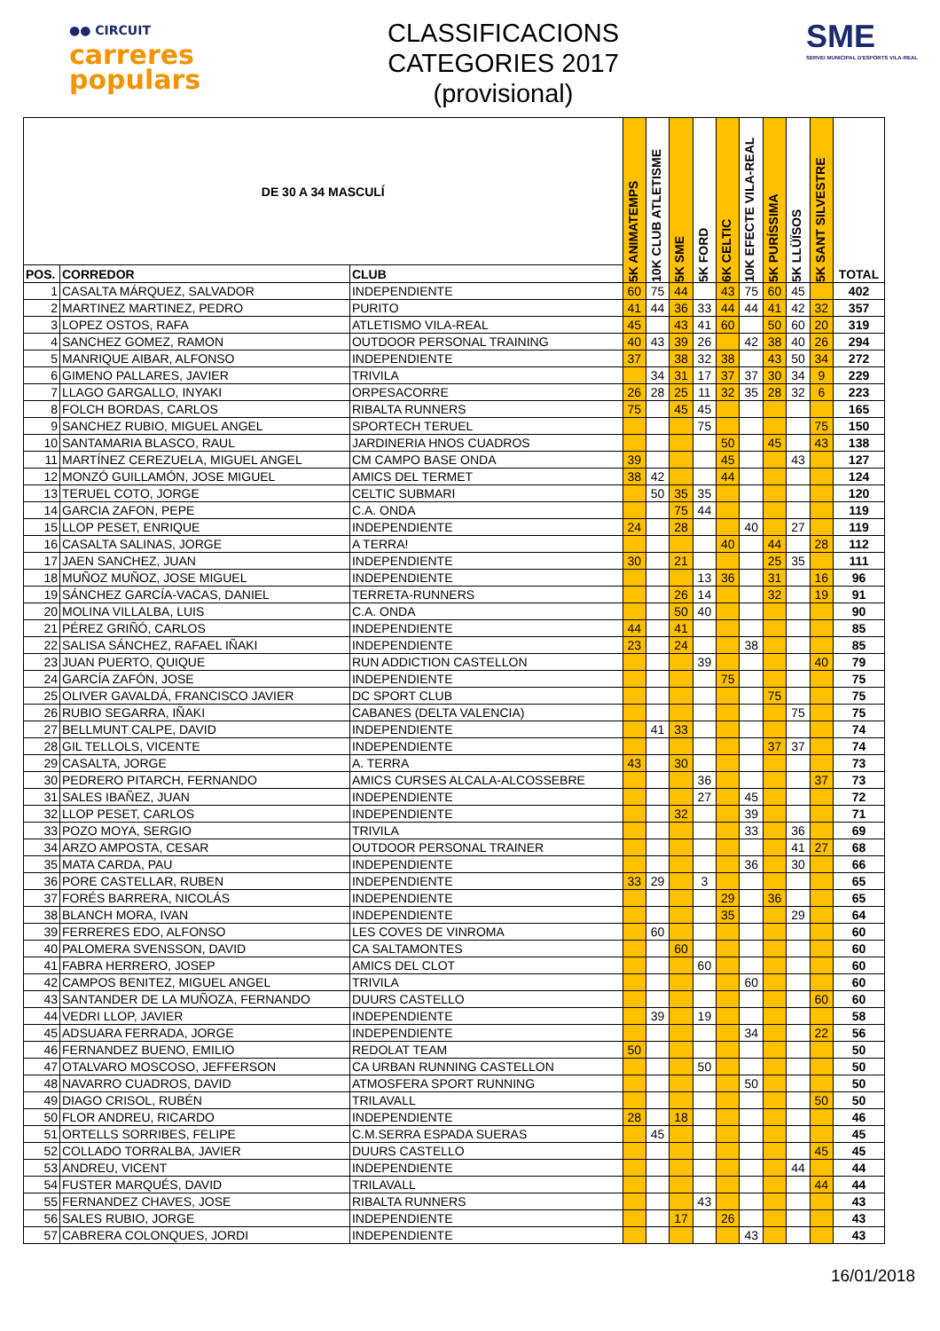●● CIRCUIT
carreres
populars
CLASSIFICACIONS
CATEGORIES 2017
(provisional)
SME
SERVEI MUNICIPAL D'ESPORTS VILA-REAL
| DE 30 A 34 MASCULÍ | | | 5K ANIMATEMPS | 10K CLUB ATLETISME | 5K SME | 5K FORD | 6K CELTIC | 10K EFECTE VILA-REAL | 5K PURÍSSIMA | 5K LLÜÏSOS | 5K SANT SILVESTRE | TOTAL |
| --- | --- | --- | --- | --- | --- | --- | --- | --- | --- | --- | --- | --- |
| POS. | CORREDOR | CLUB | | | | | | | | | | |
| 1 | CASALTA MÁRQUEZ, SALVADOR | INDEPENDIENTE | 60 | 75 | 44 | | 43 | 75 | 60 | 45 | | 402 |
| 2 | MARTINEZ MARTINEZ, PEDRO | PURITO | 41 | 44 | 36 | 33 | 44 | 44 | 41 | 42 | 32 | 357 |
| 3 | LOPEZ OSTOS, RAFA | ATLETISMO VILA-REAL | 45 | | 43 | 41 | 60 | | 50 | 60 | 20 | 319 |
| 4 | SANCHEZ GOMEZ, RAMON | OUTDOOR PERSONAL TRAINING | 40 | 43 | 39 | 26 | | 42 | 38 | 40 | 26 | 294 |
| 5 | MANRIQUE AIBAR, ALFONSO | INDEPENDIENTE | 37 | | 38 | 32 | 38 | | 43 | 50 | 34 | 272 |
| 6 | GIMENO PALLARES, JAVIER | TRIVILA | | 34 | 31 | 17 | 37 | 37 | 30 | 34 | 9 | 229 |
| 7 | LLAGO GARGALLO, INYAKI | ORPESACORRE | 26 | 28 | 25 | 11 | 32 | 35 | 28 | 32 | 6 | 223 |
| 8 | FOLCH BORDAS, CARLOS | RIBALTA RUNNERS | 75 | | 45 | 45 | | | | | | 165 |
| 9 | SANCHEZ RUBIO, MIGUEL ANGEL | SPORTECH TERUEL | | | | 75 | | | | | 75 | 150 |
| 10 | SANTAMARIA BLASCO, RAUL | JARDINERIA HNOS CUADROS | | | | | 50 | | 45 | | 43 | 138 |
| 11 | MARTÍNEZ CEREZUELA, MIGUEL ANGEL | CM CAMPO BASE ONDA | 39 | | | | 45 | | | 43 | | 127 |
| 12 | MONZÓ GUILLAMÓN, JOSE MIGUEL | AMICS DEL TERMET | 38 | 42 | | | 44 | | | | | 124 |
| 13 | TERUEL COTO, JORGE | CELTIC SUBMARI | | 50 | 35 | 35 | | | | | | 120 |
| 14 | GARCIA ZAFON, PEPE | C.A. ONDA | | | 75 | 44 | | | | | | 119 |
| 15 | LLOP PESET, ENRIQUE | INDEPENDIENTE | 24 | | 28 | | | 40 | | 27 | | 119 |
| 16 | CASALTA SALINAS, JORGE | A TERRA! | | | | | 40 | | 44 | | 28 | 112 |
| 17 | JAEN SANCHEZ, JUAN | INDEPENDIENTE | 30 | | 21 | | | | 25 | 35 | | 111 |
| 18 | MUÑOZ MUÑOZ, JOSE MIGUEL | INDEPENDIENTE | | | | 13 | 36 | | 31 | | 16 | 96 |
| 19 | SÁNCHEZ GARCÍA-VACAS, DANIEL | TERRETA-RUNNERS | | | 26 | 14 | | | 32 | | 19 | 91 |
| 20 | MOLINA VILLALBA, LUIS | C.A. ONDA | | | 50 | 40 | | | | | | 90 |
| 21 | PÉREZ GRIÑÓ, CARLOS | INDEPENDIENTE | 44 | | 41 | | | | | | | 85 |
| 22 | SALISA SÁNCHEZ, RAFAEL IÑAKI | INDEPENDIENTE | 23 | | 24 | | | 38 | | | | 85 |
| 23 | JUAN PUERTO, QUIQUE | RUN ADDICTION CASTELLON | | | | 39 | | | | | 40 | 79 |
| 24 | GARCÍA ZAFÓN, JOSE | INDEPENDIENTE | | | | | 75 | | | | | 75 |
| 25 | OLIVER GAVALDÁ, FRANCISCO JAVIER | DC SPORT CLUB | | | | | | | 75 | | | 75 |
| 26 | RUBIO SEGARRA, IÑAKI | CABANES (DELTA VALENCIA) | | | | | | | | 75 | | 75 |
| 27 | BELLMUNT CALPE, DAVID | INDEPENDIENTE | | 41 | 33 | | | | | | | 74 |
| 28 | GIL TELLOLS, VICENTE | INDEPENDIENTE | | | | | | | 37 | 37 | | 74 |
| 29 | CASALTA, JORGE | A. TERRA | 43 | | 30 | | | | | | | 73 |
| 30 | PEDRERO PITARCH, FERNANDO | AMICS CURSES ALCALA-ALCOSSEBRE | | | | 36 | | | | | 37 | 73 |
| 31 | SALES IBAÑEZ, JUAN | INDEPENDIENTE | | | | 27 | | 45 | | | | 72 |
| 32 | LLOP PESET, CARLOS | INDEPENDIENTE | | | 32 | | | 39 | | | | 71 |
| 33 | POZO MOYA, SERGIO | TRIVILA | | | | | | 33 | | 36 | | 69 |
| 34 | ARZO AMPOSTA, CESAR | OUTDOOR PERSONAL TRAINER | | | | | | | | 41 | 27 | 68 |
| 35 | MATA CARDA, PAU | INDEPENDIENTE | | | | | | 36 | | 30 | | 66 |
| 36 | PORE CASTELLAR, RUBEN | INDEPENDIENTE | 33 | 29 | | 3 | | | | | | 65 |
| 37 | FORÉS BARRERA, NICOLÁS | INDEPENDIENTE | | | | | 29 | | 36 | | | 65 |
| 38 | BLANCH MORA, IVAN | INDEPENDIENTE | | | | | 35 | | | 29 | | 64 |
| 39 | FERRERES EDO, ALFONSO | LES COVES DE VINROMA | | 60 | | | | | | | | 60 |
| 40 | PALOMERA SVENSSON, DAVID | CA SALTAMONTES | | | 60 | | | | | | | 60 |
| 41 | FABRA HERRERO, JOSEP | AMICS DEL CLOT | | | | 60 | | | | | | 60 |
| 42 | CAMPOS BENITEZ, MIGUEL ANGEL | TRIVILA | | | | | | 60 | | | | 60 |
| 43 | SANTANDER DE LA MUÑOZA, FERNANDO | DUURS CASTELLO | | | | | | | | | 60 | 60 |
| 44 | VEDRI LLOP, JAVIER | INDEPENDIENTE | | 39 | | 19 | | | | | | 58 |
| 45 | ADSUARA FERRADA, JORGE | INDEPENDIENTE | | | | | | 34 | | | 22 | 56 |
| 46 | FERNANDEZ BUENO, EMILIO | REDOLAT TEAM | 50 | | | | | | | | | 50 |
| 47 | OTALVARO MOSCOSO, JEFFERSON | CA URBAN RUNNING CASTELLON | | | | 50 | | | | | | 50 |
| 48 | NAVARRO CUADROS, DAVID | ATMOSFERA SPORT RUNNING | | | | | | 50 | | | | 50 |
| 49 | DIAGO CRISOL, RUBÉN | TRILAVALL | | | | | | | | | 50 | 50 |
| 50 | FLOR ANDREU, RICARDO | INDEPENDIENTE | 28 | | 18 | | | | | | | 46 |
| 51 | ORTELLS SORRIBES, FELIPE | C.M.SERRA ESPADA SUERAS | | 45 | | | | | | | | 45 |
| 52 | COLLADO TORRALBA, JAVIER | DUURS CASTELLO | | | | | | | | | 45 | 45 |
| 53 | ANDREU, VICENT | INDEPENDIENTE | | | | | | | | 44 | | 44 |
| 54 | FUSTER MARQUÉS, DAVID | TRILAVALL | | | | | | | | | 44 | 44 |
| 55 | FERNANDEZ CHAVES, JOSE | RIBALTA RUNNERS | | | | 43 | | | | | | 43 |
| 56 | SALES RUBIO, JORGE | INDEPENDIENTE | | | 17 | | 26 | | | | | 43 |
| 57 | CABRERA COLONQUES, JORDI | INDEPENDIENTE | | | | | | 43 | | | | 43 |
16/01/2018